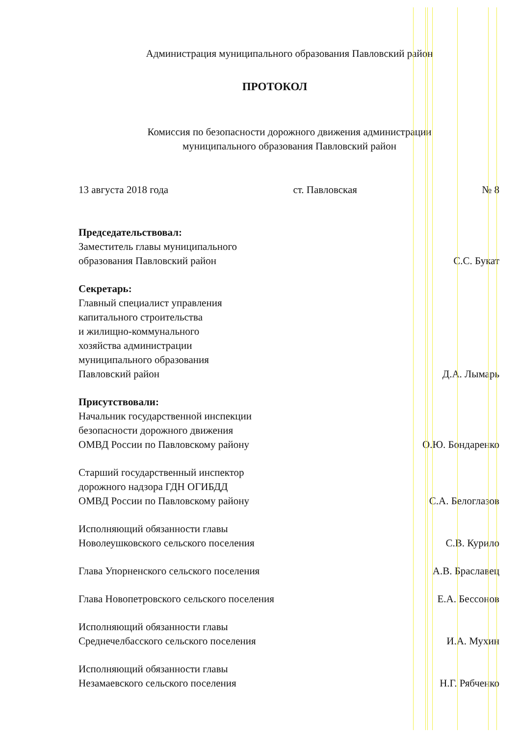Администрация муниципального образования Павловский район
ПРОТОКОЛ
Комиссия по безопасности дорожного движения администрации
муниципального образования Павловский район
13 августа 2018 года ст. Павловская № 8
Председательствовал:
Заместитель главы муниципального
образования Павловский район С.С. Букат
Секретарь:
Главный специалист управления
капитального строительства
и жилищно-коммунального
хозяйства администрации
муниципального образования
Павловский район Д.А. Лымарь
Присутствовали:
Начальник государственной инспекции
безопасности дорожного движения
ОМВД России по Павловскому району О.Ю. Бондаренко
Старший государственный инспектор
дорожного надзора ГДН ОГИБДД
ОМВД России по Павловскому району С.А. Белоглазов
Исполняющий обязанности главы
Новолеушковского сельского поселения С.В. Курило
Глава Упорненского сельского поселения А.В. Браславец
Глава Новопетровского сельского поселения Е.А. Бессонов
Исполняющий обязанности главы
Среднечелбасского сельского поселения И.А. Мухин
Исполняющий обязанности главы
Незамаевского сельского поселения Н.Г. Рябченко